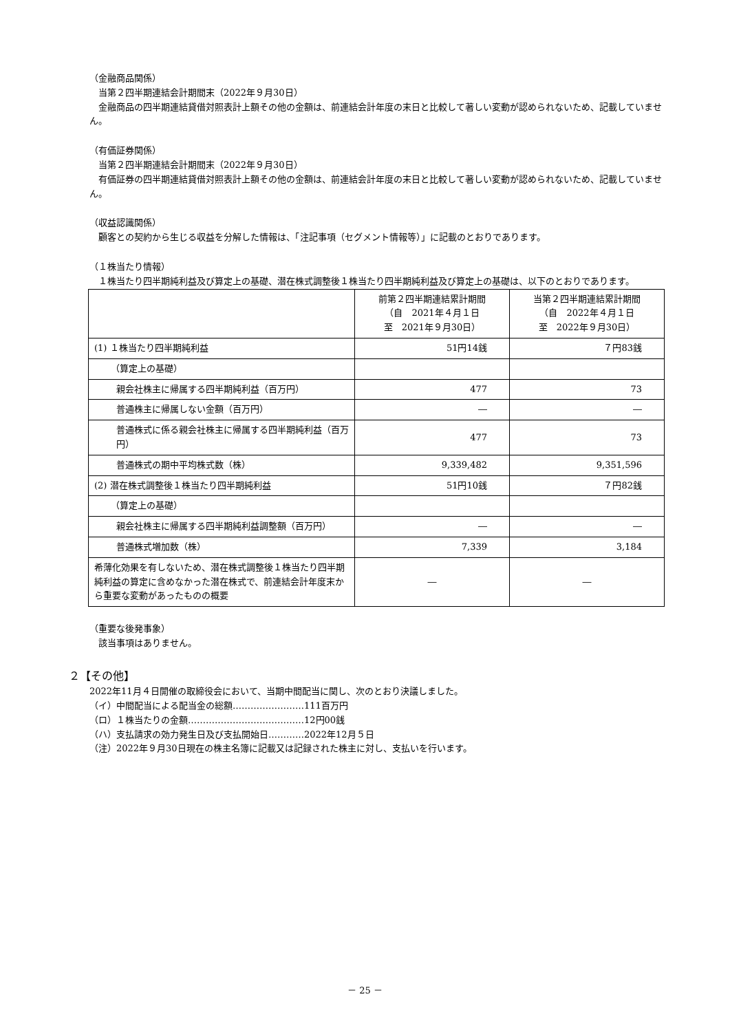（金融商品関係）
　当第２四半期連結会計期間末（2022年９月30日）
　金融商品の四半期連結貸借対照表計上額その他の金額は、前連結会計年度の末日と比較して著しい変動が認められないため、記載していません。
（有価証券関係）
　当第２四半期連結会計期間末（2022年９月30日）
　有価証券の四半期連結貸借対照表計上額その他の金額は、前連結会計年度の末日と比較して著しい変動が認められないため、記載していません。
（収益認識関係）
　顧客との契約から生じる収益を分解した情報は、「注記事項（セグメント情報等）」に記載のとおりであります。
（１株当たり情報）
　１株当たり四半期純利益及び算定上の基礎、潜在株式調整後１株当たり四半期純利益及び算定上の基礎は、以下のとおりであります。
| | 前第２四半期連結累計期間 （自 2021年４月１日 至 2021年９月30日） | 当第２四半期連結累計期間 （自 2022年４月１日 至 2022年９月30日） |
| (1) １株当たり四半期純利益 | 51円14銭 | ７円83銭 |
| （算定上の基礎） | | |
| 親会社株主に帰属する四半期純利益（百万円） | 477 | 73 |
| 普通株主に帰属しない金額（百万円） | ― | ― |
| 普通株式に係る親会社株主に帰属する四半期純利益（百万円） | 477 | 73 |
| 普通株式の期中平均株式数（株） | 9,339,482 | 9,351,596 |
| (2) 潜在株式調整後１株当たり四半期純利益 | 51円10銭 | ７円82銭 |
| （算定上の基礎） | | |
| 親会社株主に帰属する四半期純利益調整額（百万円） | ― | ― |
| 普通株式増加数（株） | 7,339 | 3,184 |
| 希薄化効果を有しないため、潜在株式調整後１株当たり四半期純利益の算定に含めなかった潜在株式で、前連結会計年度末から重要な変動があったものの概要 | ― | ― |
（重要な後発事象）
　該当事項はありません。
２【その他】
2022年11月４日開催の取締役会において、当期中間配当に関し、次のとおり決議しました。
（イ）中間配当による配当金の総額……………………111百万円
（ロ）１株当たりの金額…………………………………12円00銭
（ハ）支払請求の効力発生日及び支払開始日…………2022年12月５日
（注）2022年９月30日現在の株主名簿に記載又は記録された株主に対し、支払いを行います。
－ 25 －